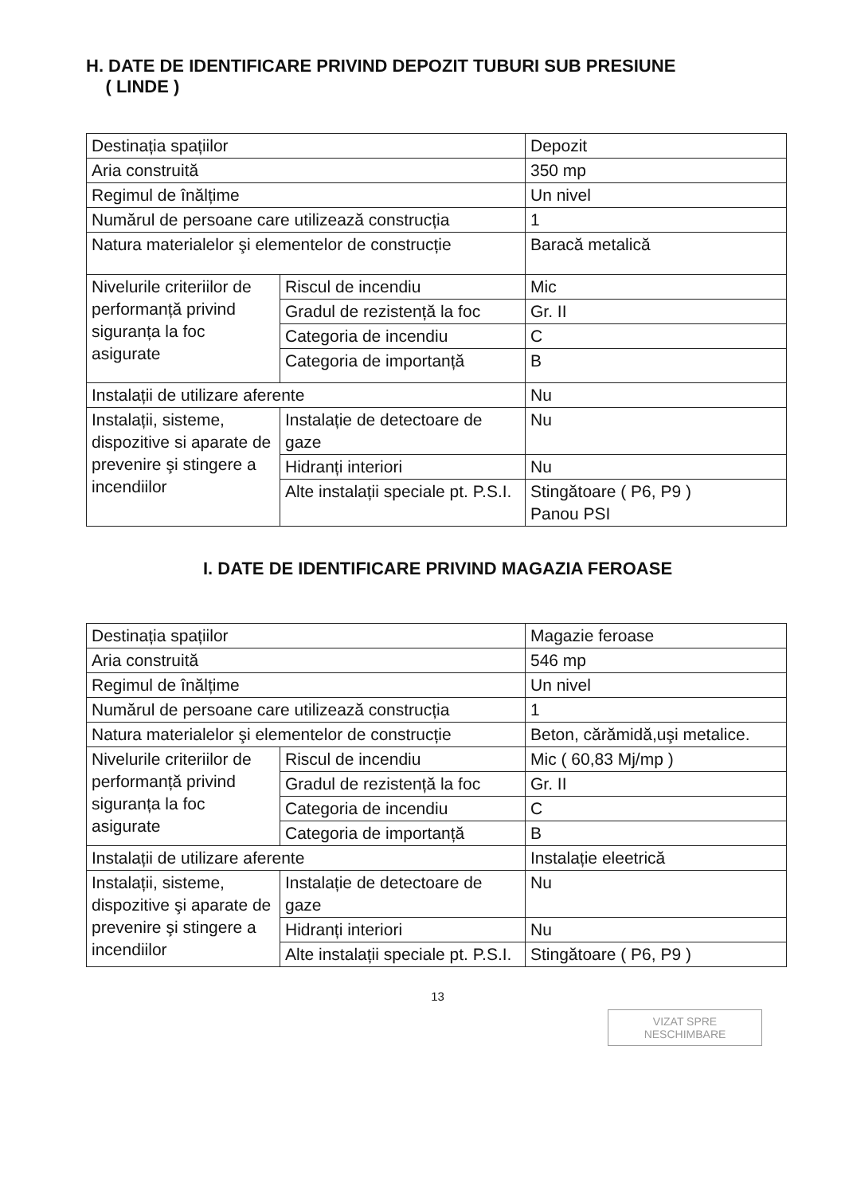H. DATE DE IDENTIFICARE PRIVIND DEPOZIT TUBURI SUB PRESIUNE
( LINDE )
| Destinația spațiilor | | Depozit |
| Aria construită | | 350 mp |
| Regimul de înălțime | | Un nivel |
| Numărul de persoane care utilizează construcția | | 1 |
| Natura materialelor şi elementelor de construcție | | Baracă metalică |
| Nivelurile criteriilor de performanță privind siguranța la foc asigurate | Riscul de incendiu | Mic |
| | Gradul de rezistență la foc | Gr. II |
| | Categoria de incendiu | C |
| | Categoria de importanță | B |
| Instalații de utilizare aferente | | Nu |
| Instalații, sisteme, dispozitive si aparate de prevenire şi stingere a incendiilor | Instalație de detectoare de gaze | Nu |
| | Hidranți interiori | Nu |
| | Alte instalații speciale pt. P.S.I. | Stingătoare ( P6, P9 ) Panou PSI |
I. DATE DE IDENTIFICARE PRIVIND MAGAZIA FEROASE
| Destinația spațiilor | | Magazie feroase |
| Aria construită | | 546 mp |
| Regimul de înălțime | | Un nivel |
| Numărul de persoane care utilizează construcția | | 1 |
| Natura materialelor şi elementelor de construcție | | Beton, cărămidă,uşi metalice. |
| Nivelurile criteriilor de performanță privind siguranța la foc asigurate | Riscul de incendiu | Mic ( 60,83 Mj/mp ) |
| | Gradul de rezistență la foc | Gr. II |
| | Categoria de incendiu | C |
| | Categoria de importanță | B |
| Instalații de utilizare aferente | | Instalație eleetrică |
| Instalații, sisteme, dispozitive şi aparate de prevenire şi stingere a incendiilor | Instalație de detectoare de gaze | Nu |
| | Hidranți interiori | Nu |
| | Alte instalații speciale pt. P.S.I. | Stingătoare ( P6, P9 ) |
13
VIZAT SPRE NESCHIMBARE